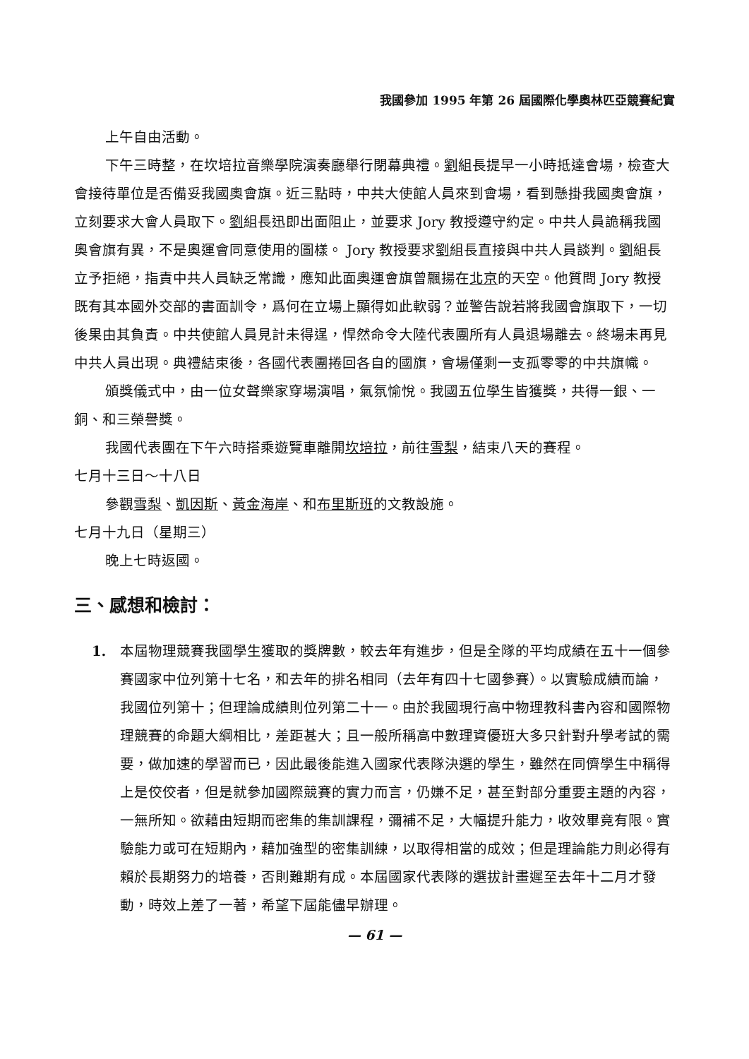我國參加 1995 年第 26 屆國際化學奧林匹亞競賽紀實
上午自由活動。
下午三時整，在坎培拉音樂學院演奏廳舉行閉幕典禮。劉組長提早一小時抵達會場，檢查大會接待單位是否備妥我國奧會旗。近三點時，中共大使館人員來到會場，看到懸掛我國奧會旗，立刻要求大會人員取下。劉組長迅即出面阻止，並要求 Jory 教授遵守約定。中共人員詭稱我國奧會旗有異，不是奧運會同意使用的圖樣。 Jory 教授要求劉組長直接與中共人員談判。劉組長立予拒絕，指責中共人員缺乏常識，應知此面奧運會旗曾飄揚在北京的天空。他質問 Jory 教授既有其本國外交部的書面訓令，爲何在立場上顯得如此軟弱？並警告說若將我國會旗取下，一切後果由其負責。中共使館人員見計未得逞，悍然命令大陸代表團所有人員退場離去。終場未再見中共人員出現。典禮結束後，各國代表團捲回各自的國旗，會場僅剩一支孤零零的中共旗幟。
頒獎儀式中，由一位女聲樂家穿場演唱，氣氛愉悅。我國五位學生皆獲獎，共得一銀、一銅、和三榮譽獎。
我國代表團在下午六時搭乘遊覽車離開坎培拉，前往雪梨，結束八天的賽程。
七月十三日～十八日
參觀雪梨、凱因斯、黃金海岸、和布里斯班的文教設施。
七月十九日（星期三）
晚上七時返國。
三、感想和檢討：
1.
本屆物理競賽我國學生獲取的獎牌數，較去年有進步，但是全隊的平均成績在五十一個參賽國家中位列第十七名，和去年的排名相同（去年有四十七國參賽）。以實驗成績而論，我國位列第十；但理論成績則位列第二十一。由於我國現行高中物理教科書內容和國際物理競賽的命題大綱相比，差距甚大；且一般所稱高中數理資優班大多只針對升學考試的需要，做加速的學習而已，因此最後能進入國家代表隊決選的學生，雖然在同儕學生中稱得上是佼佼者，但是就參加國際競賽的實力而言，仍嫌不足，甚至對部分重要主題的內容，一無所知。欲藉由短期而密集的集訓課程，彌補不足，大幅提升能力，收效畢竟有限。實驗能力或可在短期內，藉加強型的密集訓練，以取得相當的成效；但是理論能力則必得有賴於長期努力的培養，否則難期有成。本屆國家代表隊的選拔計畫遲至去年十二月才發動，時效上差了一著，希望下屆能儘早辦理。
— 61 —